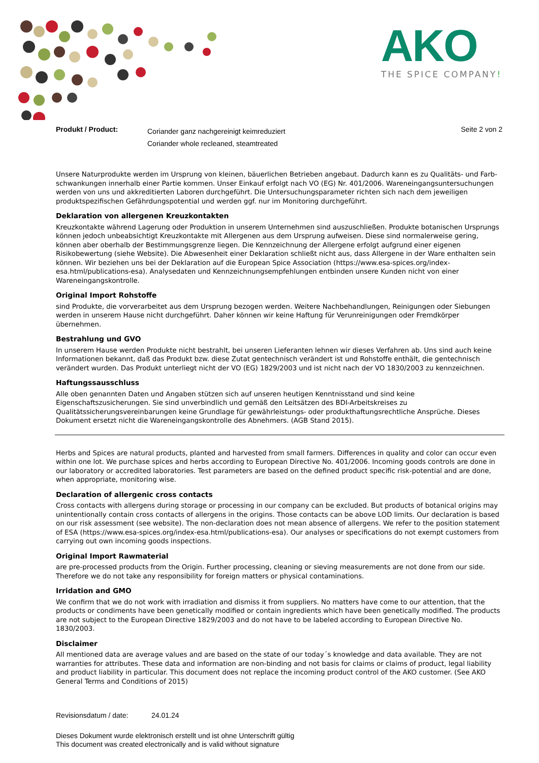AKO
THE SPICE COMPANY!
Produkt / Product:
Coriander ganz nachgereinigt keimreduziert
Coriander whole recleaned, steamtreated
Seite 2 von 2
Unsere Naturprodukte werden im Ursprung von kleinen, bäuerlichen Betrieben angebaut. Dadurch kann es zu Qualitäts- und Farb-schwankungen innerhalb einer Partie kommen. Unser Einkauf erfolgt nach VO (EG) Nr. 401/2006. Wareneingangsuntersuchungen werden von uns und akkreditierten Laboren durchgeführt. Die Untersuchungsparameter richten sich nach dem jeweiligen produktspezifischen Gefährdungspotential und werden ggf. nur im Monitoring durchgeführt.
Deklaration von allergenen Kreuzkontakten
Kreuzkontakte während Lagerung oder Produktion in unserem Unternehmen sind auszuschließen. Produkte botanischen Ursprungs können jedoch unbeabsichtigt Kreuzkontakte mit Allergenen aus dem Ursprung aufweisen. Diese sind normalerweise gering, können aber oberhalb der Bestimmungsgrenze liegen. Die Kennzeichnung der Allergene erfolgt aufgrund einer eigenen Risikobewertung (siehe Website). Die Abwesenheit einer Deklaration schließt nicht aus, dass Allergene in der Ware enthalten sein können. Wir beziehen uns bei der Deklaration auf die European Spice Association (https://www.esa-spices.org/index-esa.html/publications-esa). Analysedaten und Kennzeichnungsempfehlungen entbinden unsere Kunden nicht von einer Wareneingangskontrolle.
Original Import Rohstoffe
sind Produkte, die vorverarbeitet aus dem Ursprung bezogen werden. Weitere Nachbehandlungen, Reinigungen oder Siebungen werden in unserem Hause nicht durchgeführt. Daher können wir keine Haftung für Verunreinigungen oder Fremdkörper übernehmen.
Bestrahlung und GVO
In unserem Hause werden Produkte nicht bestrahlt, bei unseren Lieferanten lehnen wir dieses Verfahren ab. Uns sind auch keine Informationen bekannt, daß das Produkt bzw. diese Zutat gentechnisch verändert ist und Rohstoffe enthält, die gentechnisch verändert wurden. Das Produkt unterliegt nicht der VO (EG) 1829/2003 und ist nicht nach der VO 1830/2003 zu kennzeichnen.
Haftungssausschluss
Alle oben genannten Daten und Angaben stützen sich auf unseren heutigen Kenntnisstand und sind keine Eigenschaftszusicherungen. Sie sind unverbindlich und gemäß den Leitsätzen des BDI-Arbeitskreises zu Qualitätssicherungsvereinbarungen keine Grundlage für gewährleistungs- oder produkthaftungsrechtliche Ansprüche. Dieses Dokument ersetzt nicht die Wareneingangskontrolle des Abnehmers. (AGB Stand 2015).
Herbs and Spices are natural products, planted and harvested from small farmers. Differences in quality and color can occur even within one lot. We purchase spices and herbs according to European Directive No. 401/2006. Incoming goods controls are done in our laboratory or accredited laboratories. Test parameters are based on the defined product specific risk-potential and are done, when appropriate, monitoring wise.
Declaration of allergenic cross contacts
Cross contacts with allergens during storage or processing in our company can be excluded. But products of botanical origins may unintentionally contain cross contacts of allergens in the origins. Those contacts can be above LOD limits. Our declaration is based on our risk assessment (see website). The non-declaration does not mean absence of allergens. We refer to the position statement of ESA (https://www.esa-spices.org/index-esa.html/publications-esa). Our analyses or specifications do not exempt customers from carrying out own incoming goods inspections.
Original Import Rawmaterial
are pre-processed products from the Origin. Further processing, cleaning or sieving measurements are not done from our side. Therefore we do not take any responsibility for foreign matters or physical contaminations.
Irridation and GMO
We confirm that we do not work with irradiation and dismiss it from suppliers. No matters have come to our attention, that the products or condiments have been genetically modified or contain ingredients which have been genetically modified. The products are not subject to the European Directive 1829/2003 and do not have to be labeled according to European Directive No. 1830/2003.
Disclaimer
All mentioned data are average values and are based on the state of our today´s knowledge and data available. They are not warranties for attributes. These data and information are non-binding and not basis for claims or claims of product, legal liability and product liability in particular. This document does not replace the incoming product control of the AKO customer. (See AKO General Terms and Conditions of 2015)
Revisionsdatum / date: 24.01.24
Dieses Dokument wurde elektronisch erstellt und ist ohne Unterschrift gültig
This document was created electronically and is valid without signature